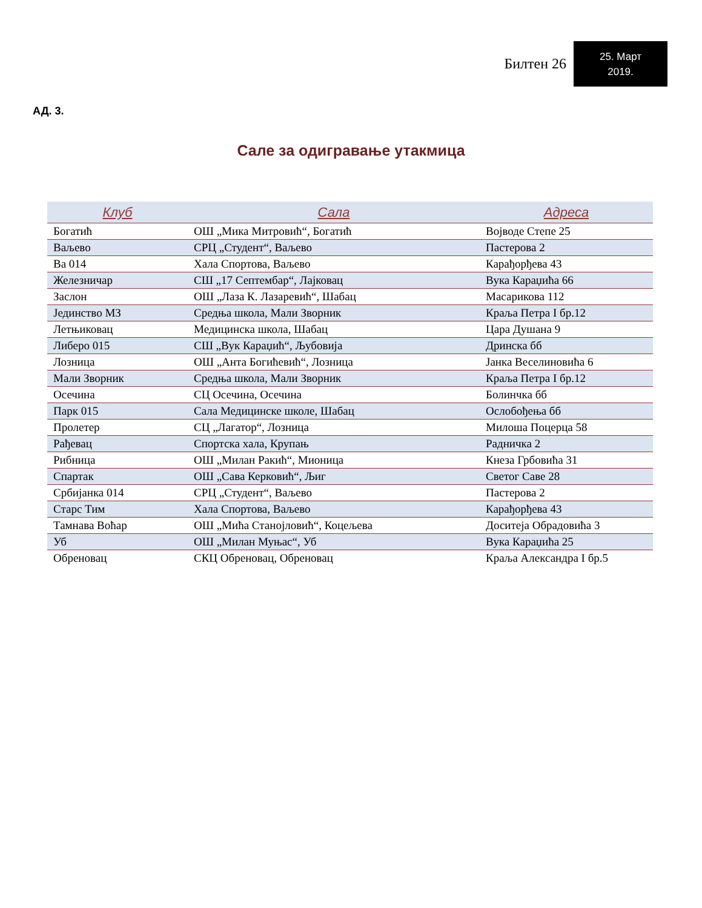Билтен 26
25. Март
2019.
АД. 3.
Сале за одигравање утакмица
| Клуб | Сала | Адреса |
| --- | --- | --- |
| Богатић | ОШ „Мика Митровић“, Богатић | Војводе Степе 25 |
| Ваљево | СРЦ „Студент“, Ваљево | Пастерова 2 |
| Ва 014 | Хала Спортова, Ваљево | Карађорђева 43 |
| Железничар | СШ „17 Септембар“, Лајковац | Вука Караџића 66 |
| Заслон | ОШ „Лаза К. Лазаревић“, Шабац | Масарикова 112 |
| Јединство МЗ | Средња школа, Мали Зворник | Краља Петра I бр.12 |
| Летњиковац | Медицинска школа, Шабац | Цара Душана 9 |
| Либеро 015 | СШ „Вук Караџић“, Љубовија | Дринска бб |
| Лозница | ОШ „Анта Богићевић“, Лозница | Јанка Веселиновића 6 |
| Мали Зворник | Средња школа, Мали Зворник | Краља Петра I бр.12 |
| Осечина | СЦ Осечина, Осечина | Болинчка бб |
| Парк 015 | Сала Медицинске школе, Шабац | Ослобођења бб |
| Пролетер | СЦ „Лагатор“, Лозница | Милоша Поцерца 58 |
| Рађевац | Спортска хала, Крупањ | Радничка 2 |
| Рибница | ОШ „Милан Ракић“, Мионица | Кнеза Грбовића 31 |
| Спартак | ОШ „Сава Керковић“, Љиг | Светог Саве 28 |
| Србијанка 014 | СРЦ „Студент“, Ваљево | Пастерова 2 |
| Старс Тим | Хала Спортова, Ваљево | Карађорђева 43 |
| Тамнава Воћар | ОШ „Мића Станојловић“, Коцељева | Доситеја Обрадовића 3 |
| Уб | ОШ „Милан Муњас“, Уб | Вука Караџића 25 |
| Обреновац | СКЦ Обреновац, Обреновац | Краља Александра I бр.5 |